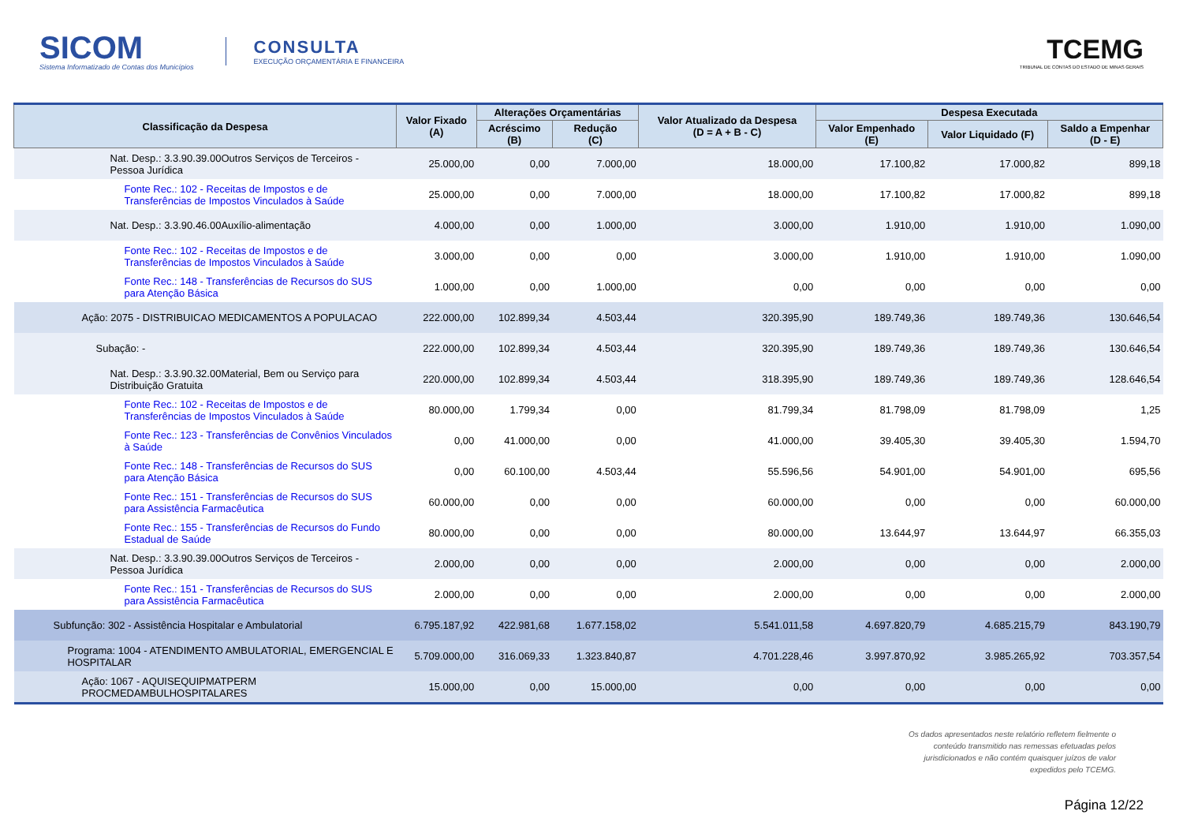SICOM
Sistema Informatizado de Contas dos Municípios
CONSULTA
EXECUÇÃO ORÇAMENTÁRIA E FINANCEIRA
TCEMG
TRIBUNAL DE CONTAS DO ESTADO DE MINAS GERAIS
| Classificação da Despesa | Valor Fixado (A) | Alterações Orçamentárias | | Valor Atualizado da Despesa (D = A + B - C) | Despesa Executada | | |
| --- | --- | --- | --- | --- | --- | --- | --- |
| | | Acréscimo (B) | Redução (C) | | Valor Empenhado (E) | Valor Liquidado (F) | Saldo a Empenhar (D - E) |
| Nat. Desp.: 3.3.90.39.00Outros Serviços de Terceiros - Pessoa Jurídica | 25.000,00 | 0,00 | 7.000,00 | 18.000,00 | 17.100,82 | 17.000,82 | 899,18 |
| Fonte Rec.: 102 - Receitas de Impostos e de Transferências de Impostos Vinculados à Saúde | 25.000,00 | 0,00 | 7.000,00 | 18.000,00 | 17.100,82 | 17.000,82 | 899,18 |
| Nat. Desp.: 3.3.90.46.00Auxílio-alimentação | 4.000,00 | 0,00 | 1.000,00 | 3.000,00 | 1.910,00 | 1.910,00 | 1.090,00 |
| Fonte Rec.: 102 - Receitas de Impostos e de Transferências de Impostos Vinculados à Saúde | 3.000,00 | 0,00 | 0,00 | 3.000,00 | 1.910,00 | 1.910,00 | 1.090,00 |
| Fonte Rec.: 148 - Transferências de Recursos do SUS para Atenção Básica | 1.000,00 | 0,00 | 1.000,00 | 0,00 | 0,00 | 0,00 | 0,00 |
| Ação: 2075 - DISTRIBUICAO MEDICAMENTOS A POPULACAO | 222.000,00 | 102.899,34 | 4.503,44 | 320.395,90 | 189.749,36 | 189.749,36 | 130.646,54 |
| Subação: - | 222.000,00 | 102.899,34 | 4.503,44 | 320.395,90 | 189.749,36 | 189.749,36 | 130.646,54 |
| Nat. Desp.: 3.3.90.32.00Material, Bem ou Serviço para Distribuição Gratuita | 220.000,00 | 102.899,34 | 4.503,44 | 318.395,90 | 189.749,36 | 189.749,36 | 128.646,54 |
| Fonte Rec.: 102 - Receitas de Impostos e de Transferências de Impostos Vinculados à Saúde | 80.000,00 | 1.799,34 | 0,00 | 81.799,34 | 81.798,09 | 81.798,09 | 1,25 |
| Fonte Rec.: 123 - Transferências de Convênios Vinculados à Saúde | 0,00 | 41.000,00 | 0,00 | 41.000,00 | 39.405,30 | 39.405,30 | 1.594,70 |
| Fonte Rec.: 148 - Transferências de Recursos do SUS para Atenção Básica | 0,00 | 60.100,00 | 4.503,44 | 55.596,56 | 54.901,00 | 54.901,00 | 695,56 |
| Fonte Rec.: 151 - Transferências de Recursos do SUS para Assistência Farmacêutica | 60.000,00 | 0,00 | 0,00 | 60.000,00 | 0,00 | 0,00 | 60.000,00 |
| Fonte Rec.: 155 - Transferências de Recursos do Fundo Estadual de Saúde | 80.000,00 | 0,00 | 0,00 | 80.000,00 | 13.644,97 | 13.644,97 | 66.355,03 |
| Nat. Desp.: 3.3.90.39.00Outros Serviços de Terceiros - Pessoa Jurídica | 2.000,00 | 0,00 | 0,00 | 2.000,00 | 0,00 | 0,00 | 2.000,00 |
| Fonte Rec.: 151 - Transferências de Recursos do SUS para Assistência Farmacêutica | 2.000,00 | 0,00 | 0,00 | 2.000,00 | 0,00 | 0,00 | 2.000,00 |
| Subfunção: 302 - Assistência Hospitalar e Ambulatorial | 6.795.187,92 | 422.981,68 | 1.677.158,02 | 5.541.011,58 | 4.697.820,79 | 4.685.215,79 | 843.190,79 |
| Programa: 1004 - ATENDIMENTO AMBULATORIAL, EMERGENCIAL E HOSPITALAR | 5.709.000,00 | 316.069,33 | 1.323.840,87 | 4.701.228,46 | 3.997.870,92 | 3.985.265,92 | 703.357,54 |
| Ação: 1067 - AQUISEQUIPMATPERM PROCMEDAMBULHOSPITALARES | 15.000,00 | 0,00 | 15.000,00 | 0,00 | 0,00 | 0,00 | 0,00 |
Os dados apresentados neste relatório refletem fielmente o
conteúdo transmitido nas remessas efetuadas pelos
jurisdicionados e não contém quaisquer juízos de valor
expedidos pelo TCEMG.
Página 12/22